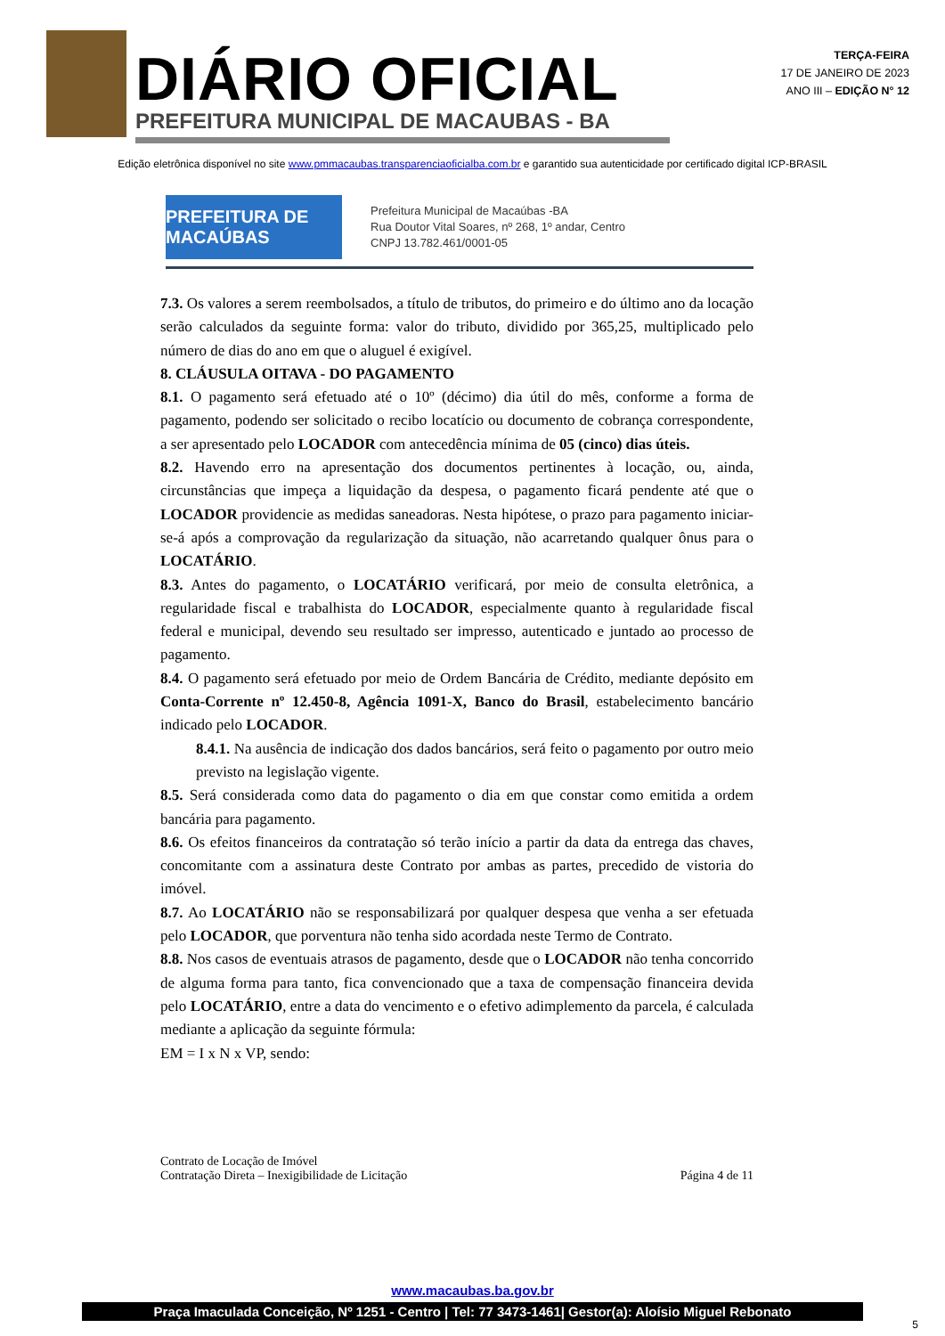DIÁRIO OFICIAL
PREFEITURA MUNICIPAL DE MACAUBAS - BA
TERÇA-FEIRA
17 DE JANEIRO DE 2023
ANO III – EDIÇÃO N° 12
Edição eletrônica disponível no site www.pmmacaubas.transparenciaoficialba.com.br e garantido sua autenticidade por certificado digital ICP-BRASIL
PREFEITURA DE MACAÚBAS
Prefeitura Municipal de Macaúbas -BA
Rua Doutor Vital Soares, nº 268, 1º andar, Centro
CNPJ 13.782.461/0001-05
7.3. Os valores a serem reembolsados, a título de tributos, do primeiro e do último ano da locação serão calculados da seguinte forma: valor do tributo, dividido por 365,25, multiplicado pelo número de dias do ano em que o aluguel é exigível.
8. CLÁUSULA OITAVA - DO PAGAMENTO
8.1. O pagamento será efetuado até o 10º (décimo) dia útil do mês, conforme a forma de pagamento, podendo ser solicitado o recibo locatício ou documento de cobrança correspondente, a ser apresentado pelo LOCADOR com antecedência mínima de 05 (cinco) dias úteis.
8.2. Havendo erro na apresentação dos documentos pertinentes à locação, ou, ainda, circunstâncias que impeça a liquidação da despesa, o pagamento ficará pendente até que o LOCADOR providencie as medidas saneadoras. Nesta hipótese, o prazo para pagamento iniciar-se-á após a comprovação da regularização da situação, não acarretando qualquer ônus para o LOCATÁRIO.
8.3. Antes do pagamento, o LOCATÁRIO verificará, por meio de consulta eletrônica, a regularidade fiscal e trabalhista do LOCADOR, especialmente quanto à regularidade fiscal federal e municipal, devendo seu resultado ser impresso, autenticado e juntado ao processo de pagamento.
8.4. O pagamento será efetuado por meio de Ordem Bancária de Crédito, mediante depósito em Conta-Corrente nº 12.450-8, Agência 1091-X, Banco do Brasil, estabelecimento bancário indicado pelo LOCADOR.
8.4.1. Na ausência de indicação dos dados bancários, será feito o pagamento por outro meio previsto na legislação vigente.
8.5. Será considerada como data do pagamento o dia em que constar como emitida a ordem bancária para pagamento.
8.6. Os efeitos financeiros da contratação só terão início a partir da data da entrega das chaves, concomitante com a assinatura deste Contrato por ambas as partes, precedido de vistoria do imóvel.
8.7. Ao LOCATÁRIO não se responsabilizará por qualquer despesa que venha a ser efetuada pelo LOCADOR, que porventura não tenha sido acordada neste Termo de Contrato.
8.8. Nos casos de eventuais atrasos de pagamento, desde que o LOCADOR não tenha concorrido de alguma forma para tanto, fica convencionado que a taxa de compensação financeira devida pelo LOCATÁRIO, entre a data do vencimento e o efetivo adimplemento da parcela, é calculada mediante a aplicação da seguinte fórmula:
EM = I x N x VP, sendo:
Contrato de Locação de Imóvel
Contratação Direta – Inexigibilidade de Licitação
Página 4 de 11
www.macaubas.ba.gov.br
Praça Imaculada Conceição, Nº 1251 - Centro | Tel: 77 3473-1461| Gestor(a): Aloísio Miguel Rebonato
5